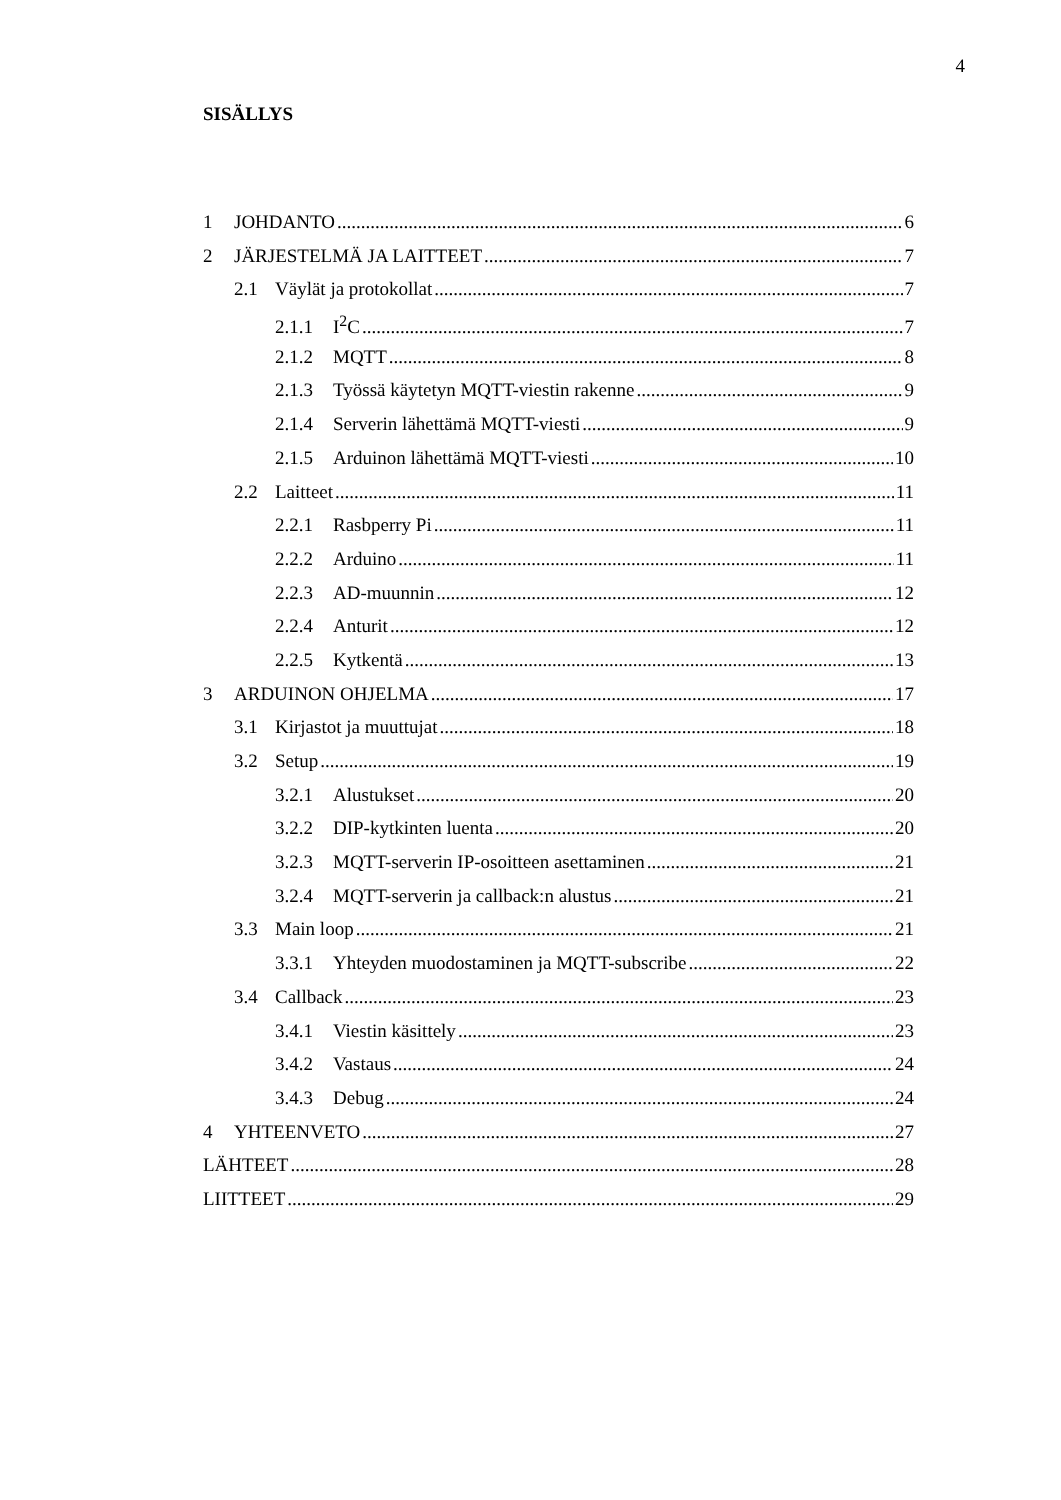4
SISÄLLYS
1 JOHDANTO 6
2 JÄRJESTELMÄ JA LAITTEET 7
2.1 Väylät ja protokollat 7
2.1.1 I<sup>2</sup>C 7
2.1.2 MQTT 8
2.1.3 Työssä käytetyn MQTT-viestin rakenne 9
2.1.4 Serverin lähettämä MQTT-viesti 9
2.1.5 Arduinon lähettämä MQTT-viesti 10
2.2 Laitteet 11
2.2.1 Rasbperry Pi 11
2.2.2 Arduino 11
2.2.3 AD-muunnin 12
2.2.4 Anturit 12
2.2.5 Kytkentä 13
3 ARDUINON OHJELMA 17
3.1 Kirjastot ja muuttujat 18
3.2 Setup 19
3.2.1 Alustukset 20
3.2.2 DIP-kytkinten luenta 20
3.2.3 MQTT-serverin IP-osoitteen asettaminen 21
3.2.4 MQTT-serverin ja callback:n alustus 21
3.3 Main loop 21
3.3.1 Yhteyden muodostaminen ja MQTT-subscribe 22
3.4 Callback 23
3.4.1 Viestin käsittely 23
3.4.2 Vastaus 24
3.4.3 Debug 24
4 YHTEENVETO 27
LÄHTEET 28
LIITTEET 29